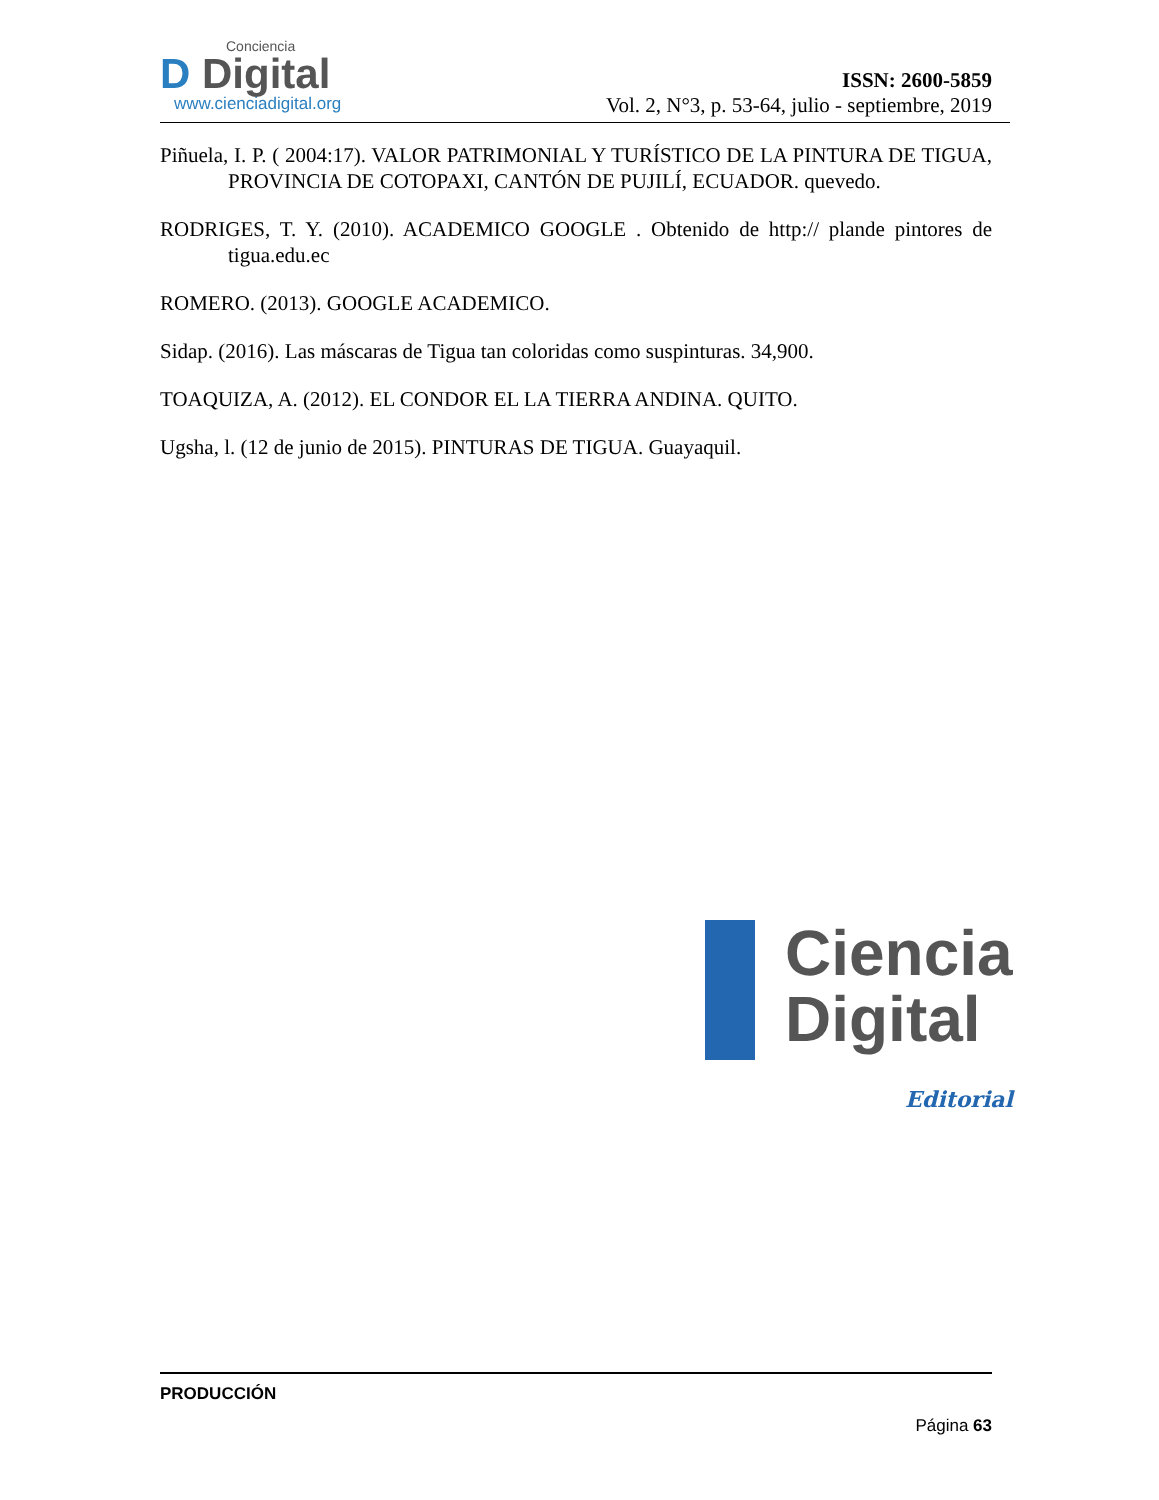Conciencia
D Digital
www.cienciadigital.org
ISSN: 2600-5859
Vol. 2, N°3, p. 53-64, julio - septiembre, 2019
Piñuela, I. P. ( 2004:17). VALOR PATRIMONIAL Y TURÍSTICO DE LA PINTURA DE TIGUA, PROVINCIA DE COTOPAXI, CANTÓN DE PUJILÍ, ECUADOR. quevedo.
RODRIGES, T. Y. (2010). ACADEMICO GOOGLE . Obtenido de http:// plande pintores de tigua.edu.ec
ROMERO. (2013). GOOGLE ACADEMICO.
Sidap. (2016). Las máscaras de Tigua tan coloridas como suspinturas. 34,900.
TOAQUIZA, A. (2012). EL CONDOR EL LA TIERRA ANDINA. QUITO.
Ugsha, l. (12 de junio de 2015). PINTURAS DE TIGUA. Guayaquil.
Ciencia
Digital
Editorial
PRODUCCIÓN
Página 63